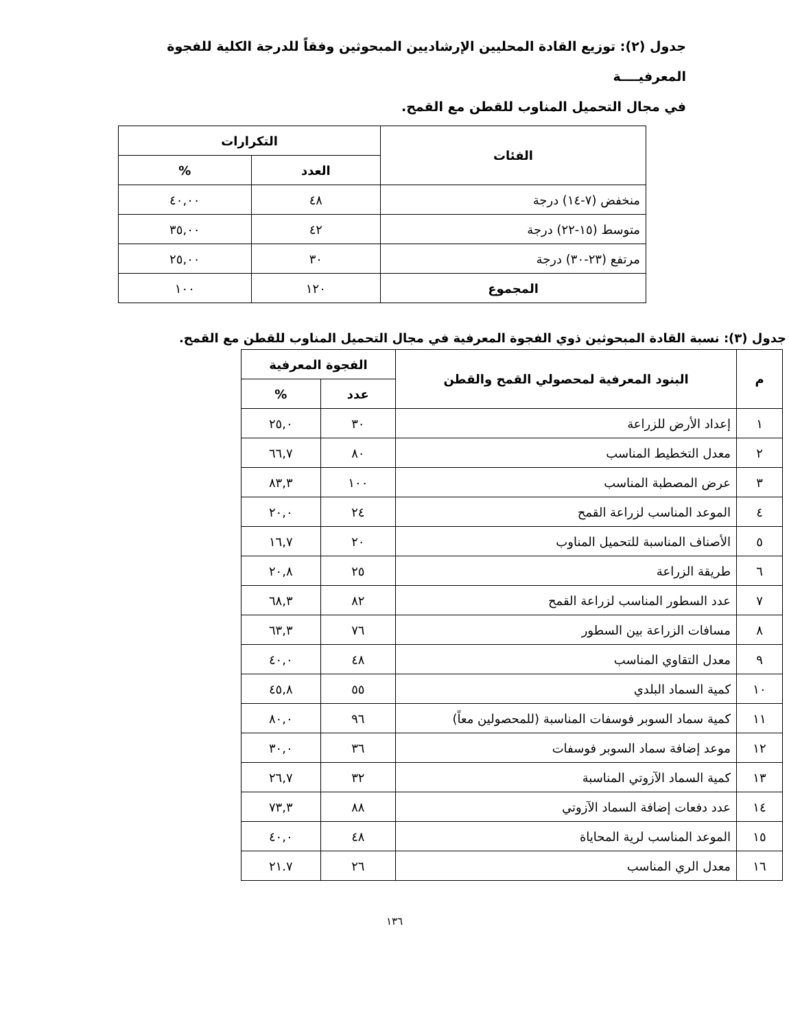جدول (٢): توزيع القادة المحليين الإرشاديين المبحوثين وفقاً للدرجة الكلية للفجوة المعرفيــــة
في مجال التحميل المناوب للقطن مع القمح.
| الفئات | التكرارات | |
| --- | --- | --- |
| | العدد | % |
| منخفض (٧-١٤) درجة | ٤٨ | ٤٠,٠٠ |
| متوسط (١٥-٢٢) درجة | ٤٢ | ٣٥,٠٠ |
| مرتفع (٢٣-٣٠) درجة | ٣٠ | ٢٥,٠٠ |
| المجموع | ١٢٠ | ١٠٠ |
جدول (٣): نسبة القادة المبحوثين ذوي الفجوة المعرفية في مجال التحميل المناوب للقطن مع القمح.
| م | البنود المعرفية لمحصولي القمح والقطن | الفجوة المعرفية | |
| --- | --- | --- | --- |
| | | عدد | % |
| ١ | إعداد الأرض للزراعة | ٣٠ | ٢٥,٠ |
| ٢ | معدل التخطيط المناسب | ٨٠ | ٦٦,٧ |
| ٣ | عرض المصطبة المناسب | ١٠٠ | ٨٣,٣ |
| ٤ | الموعد المناسب لزراعة القمح | ٢٤ | ٢٠,٠ |
| ٥ | الأصناف المناسبة للتحميل المناوب | ٢٠ | ١٦,٧ |
| ٦ | طريقة الزراعة | ٢٥ | ٢٠,٨ |
| ٧ | عدد السطور المناسب لزراعة القمح | ٨٢ | ٦٨,٣ |
| ٨ | مسافات الزراعة بين السطور | ٧٦ | ٦٣,٣ |
| ٩ | معدل التقاوي المناسب | ٤٨ | ٤٠,٠ |
| ١٠ | كمية السماد البلدي | ٥٥ | ٤٥,٨ |
| ١١ | كمية سماد السوبر فوسفات المناسبة (للمحصولين معاً) | ٩٦ | ٨٠,٠ |
| ١٢ | موعد إضافة سماد السوبر فوسفات | ٣٦ | ٣٠,٠ |
| ١٣ | كمية السماد الآزوتي المناسبة | ٣٢ | ٢٦,٧ |
| ١٤ | عدد دفعات إضافة السماد الآزوتي | ٨٨ | ٧٣,٣ |
| ١٥ | الموعد المناسب لرية المحاياة | ٤٨ | ٤٠,٠ |
| ١٦ | معدل الري المناسب | ٢٦ | ٢١.٧ |
١٣٦